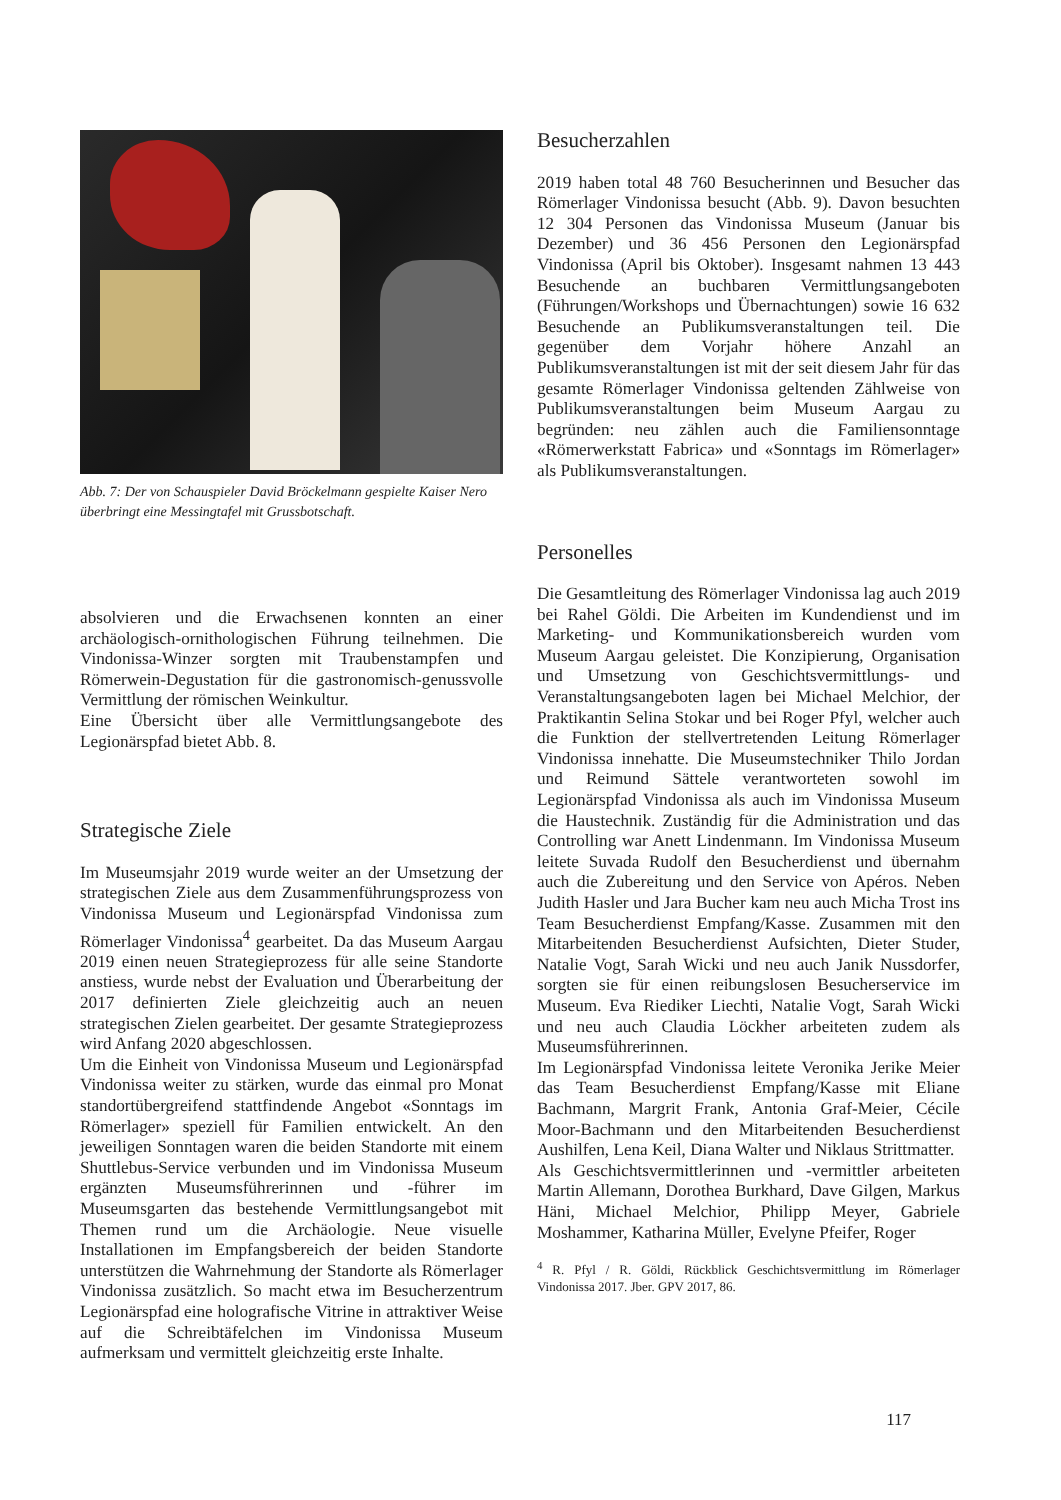Abb. 7: Der von Schauspieler David Bröckelmann gespielte Kaiser Nero überbringt eine Messingtafel mit Grussbotschaft.
absolvieren und die Erwachsenen konnten an einer archäologisch-ornithologischen Führung teilnehmen. Die Vindonissa-Winzer sorgten mit Traubenstampfen und Römerwein-Degustation für die gastronomisch-genussvolle Vermittlung der römischen Weinkultur.
Eine Übersicht über alle Vermittlungsangebote des Legionärspfad bietet Abb. 8.
Strategische Ziele
Im Museumsjahr 2019 wurde weiter an der Umsetzung der strategischen Ziele aus dem Zusammenführungsprozess von Vindonissa Museum und Legionärspfad Vindonissa zum Römerlager Vindonissa<sup>4</sup> gearbeitet. Da das Museum Aargau 2019 einen neuen Strategieprozess für alle seine Standorte anstiess, wurde nebst der Evaluation und Überarbeitung der 2017 definierten Ziele gleichzeitig auch an neuen strategischen Zielen gearbeitet. Der gesamte Strategieprozess wird Anfang 2020 abgeschlossen.
Um die Einheit von Vindonissa Museum und Legionärspfad Vindonissa weiter zu stärken, wurde das einmal pro Monat standortübergreifend stattfindende Angebot «Sonntags im Römerlager» speziell für Familien entwickelt. An den jeweiligen Sonntagen waren die beiden Standorte mit einem Shuttlebus-Service verbunden und im Vindonissa Museum ergänzten Museumsführerinnen und -führer im Museumsgarten das bestehende Vermittlungsangebot mit Themen rund um die Archäologie. Neue visuelle Installationen im Empfangsbereich der beiden Standorte unterstützen die Wahrnehmung der Standorte als Römerlager Vindonissa zusätzlich. So macht etwa im Besucherzentrum Legionärspfad eine holografische Vitrine in attraktiver Weise auf die Schreibtäfelchen im Vindonissa Museum aufmerksam und vermittelt gleichzeitig erste Inhalte.
Besucherzahlen
2019 haben total 48 760 Besucherinnen und Besucher das Römerlager Vindonissa besucht (Abb. 9). Davon besuchten 12 304 Personen das Vindonissa Museum (Januar bis Dezember) und 36 456 Personen den Legionärspfad Vindonissa (April bis Oktober). Insgesamt nahmen 13 443 Besuchende an buchbaren Vermittlungsangeboten (Führungen/Workshops und Übernachtungen) sowie 16 632 Besuchende an Publikumsveranstaltungen teil. Die gegenüber dem Vorjahr höhere Anzahl an Publikumsveranstaltungen ist mit der seit diesem Jahr für das gesamte Römerlager Vindonissa geltenden Zählweise von Publikumsveranstaltungen beim Museum Aargau zu begründen: neu zählen auch die Familiensonntage «Römerwerkstatt Fabrica» und «Sonntags im Römerlager» als Publikumsveranstaltungen.
Personelles
Die Gesamtleitung des Römerlager Vindonissa lag auch 2019 bei Rahel Göldi. Die Arbeiten im Kundendienst und im Marketing- und Kommunikationsbereich wurden vom Museum Aargau geleistet. Die Konzipierung, Organisation und Umsetzung von Geschichtsvermittlungs- und Veranstaltungsangeboten lagen bei Michael Melchior, der Praktikantin Selina Stokar und bei Roger Pfyl, welcher auch die Funktion der stellvertretenden Leitung Römerlager Vindonissa innehatte. Die Museumstechniker Thilo Jordan und Reimund Sättele verantworteten sowohl im Legionärspfad Vindonissa als auch im Vindonissa Museum die Haustechnik. Zuständig für die Administration und das Controlling war Anett Lindenmann. Im Vindonissa Museum leitete Suvada Rudolf den Besucherdienst und übernahm auch die Zubereitung und den Service von Apéros. Neben Judith Hasler und Jara Bucher kam neu auch Micha Trost ins Team Besucherdienst Empfang/Kasse. Zusammen mit den Mitarbeitenden Besucherdienst Aufsichten, Dieter Studer, Natalie Vogt, Sarah Wicki und neu auch Janik Nussdorfer, sorgten sie für einen reibungslosen Besucherservice im Museum. Eva Riediker Liechti, Natalie Vogt, Sarah Wicki und neu auch Claudia Löckher arbeiteten zudem als Museumsführerinnen.
Im Legionärspfad Vindonissa leitete Veronika Jerike Meier das Team Besucherdienst Empfang/Kasse mit Eliane Bachmann, Margrit Frank, Antonia Graf-Meier, Cécile Moor-Bachmann und den Mitarbeitenden Besucherdienst Aushilfen, Lena Keil, Diana Walter und Niklaus Strittmatter.
Als Geschichtsvermittlerinnen und -vermittler arbeiteten Martin Allemann, Dorothea Burkhard, Dave Gilgen, Markus Häni, Michael Melchior, Philipp Meyer, Gabriele Moshammer, Katharina Müller, Evelyne Pfeifer, Roger
<sup>4</sup> R. Pfyl / R. Göldi, Rückblick Geschichtsvermittlung im Römerlager Vindonissa 2017. Jber. GPV 2017, 86.
117